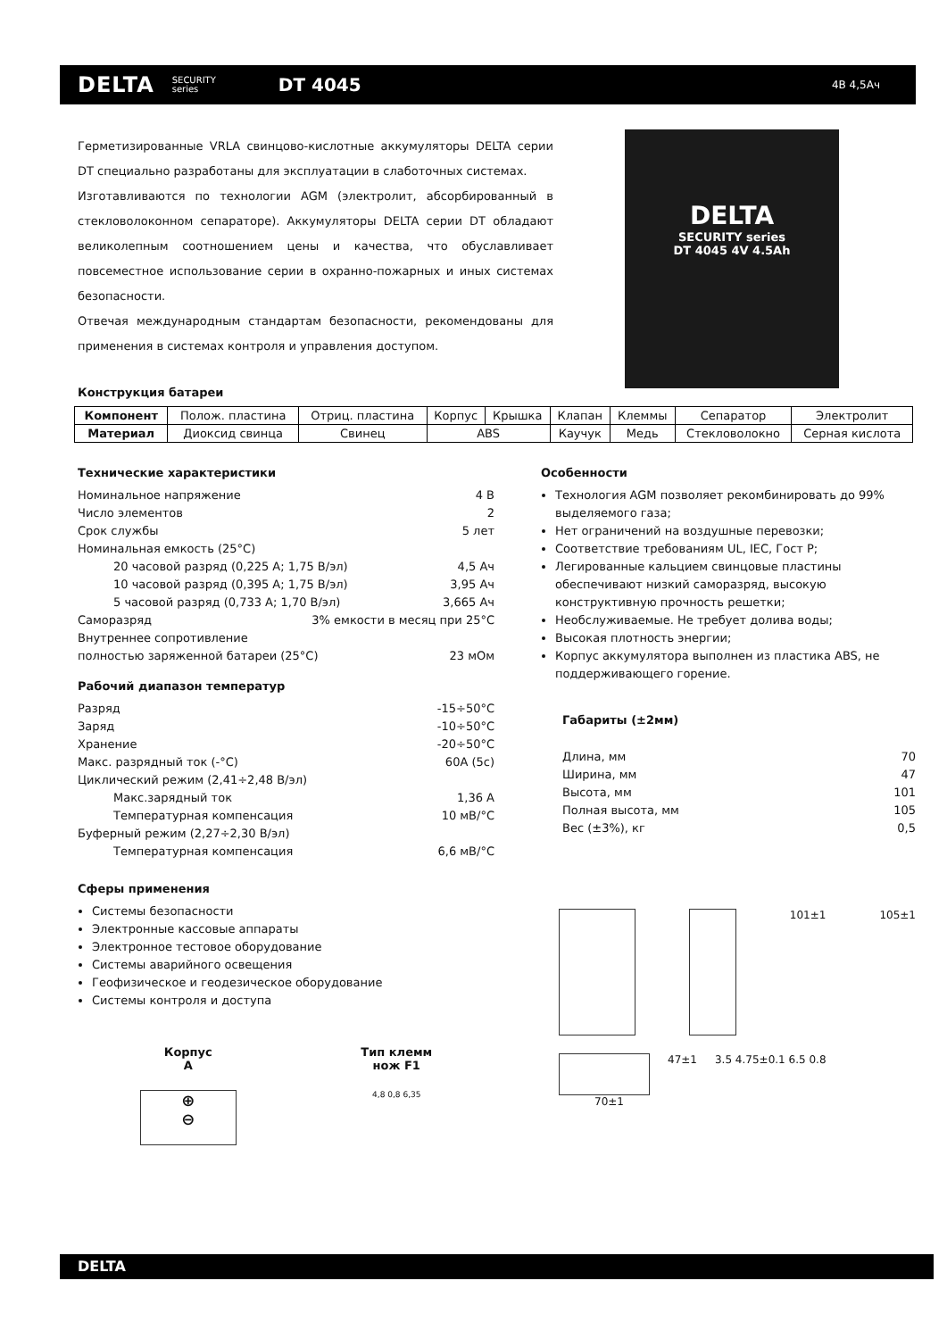DELTA SECURITY
series DT 4045 4В 4,5Ач
DELTA
SECURITY series
DT 4045 4V 4.5Ah
Герметизированные VRLA свинцово-кислотные аккумуляторы DELTA серии DT специально разработаны для эксплуатации в слаботочных системах.
Изготавливаются по технологии AGM (электролит, абсорбированный в стекловолоконном сепараторе). Аккумуляторы DELTA серии DT обладают великолепным соотношением цены и качества, что обуславливает повсеместное использование серии в охранно-пожарных и иных системах безопасности.
Отвечая международным стандартам безопасности, рекомендованы для применения в системах контроля и управления доступом.
Конструкция батареи
| Компонент | Полож. пластина | Отриц. пластина | Корпус | Крышка | Клапан | Клеммы | Сепаратор | Электролит |
| Материал | Диоксид свинца | Свинец | ABS | | Каучук | Медь | Стекловолокно | Серная кислота |
Технические характеристики
Номинальное напряжение 4 В
Число элементов 2
Срок службы 5 лет
Номинальная емкость (25°C)
20 часовой разряд (0,225 А; 1,75 В/эл) 4,5 Ач
10 часовой разряд (0,395 А; 1,75 В/эл) 3,95 Ач
5 часовой разряд (0,733 А; 1,70 В/эл) 3,665 Ач
Саморазряд 3% емкости в месяц при 25°C
Внутреннее сопротивление
полностью заряженной батареи (25°C) 23 мОм
Рабочий диапазон температур
Разряд -15÷50°C
Заряд -10÷50°C
Хранение -20÷50°C
Макс. разрядный ток (-°C) 60А (5с)
Циклический режим (2,41÷2,48 В/эл)
Макс.зарядный ток 1,36 А
Температурная компенсация 10 мВ/°C
Буферный режим (2,27÷2,30 В/эл)
Температурная компенсация 6,6 мВ/°C
Сферы применения
Системы безопасности
Электронные кассовые аппараты
Электронное тестовое оборудование
Системы аварийного освещения
Геофизическое и геодезическое оборудование
Системы контроля и доступа
Корпус
A
⊕
⊖
Тип клемм
нож F1
4,8 0,8 6,35
Особенности
Технология AGM позволяет рекомбинировать до 99% выделяемого газа;
Нет ограничений на воздушные перевозки;
Соответствие требованиям UL, IEC, Гост Р;
Легированные кальцием свинцовые пластины обеспечивают низкий саморазряд, высокую конструктивную прочность решетки;
Необслуживаемые. Не требует долива воды;
Высокая плотность энергии;
Корпус аккумулятора выполнен из пластика ABS, не поддерживающего горение.
Габариты (±2мм)
Длина, мм 70
Ширина, мм 47
Высота, мм 101
Полная высота, мм 105
Вес (±3%), кг 0,5
101±1 105±1
47±1 3.5 4.75±0.1 6.5 0.8
70±1
DELTA